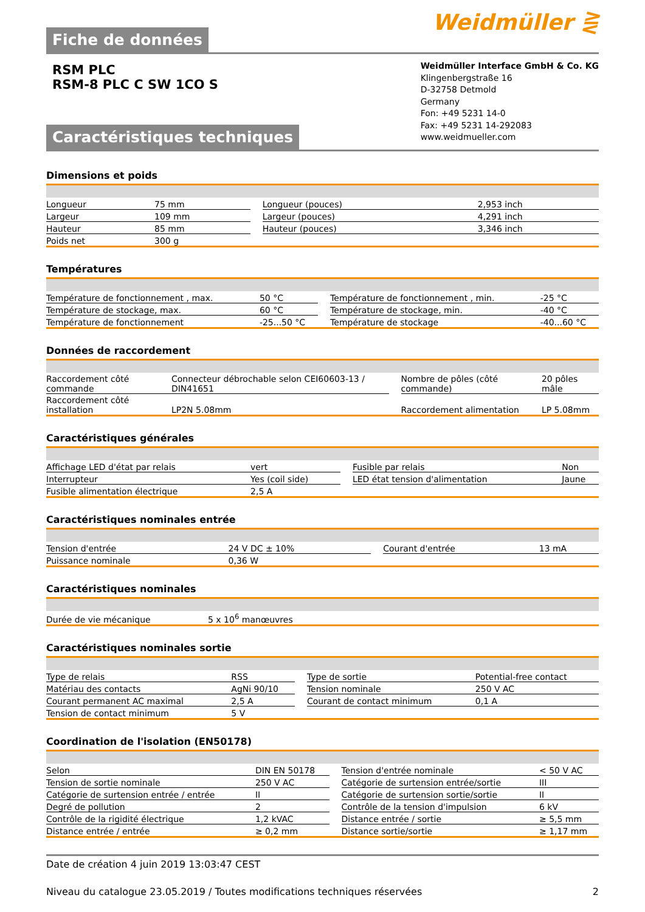Fiche de données
Weidmüller ⋛
RSM PLC
RSM-8 PLC C SW 1CO S
Caractéristiques techniques
Weidmüller Interface GmbH & Co. KG
Klingenbergstraße 16
D-32758 Detmold
Germany
Fon: +49 5231 14-0
Fax: +49 5231 14-292083
www.weidmueller.com
Dimensions et poids
| Longueur | 75 mm | | Longueur (pouces) | 2,953 inch |
| Largeur | 109 mm | | Largeur (pouces) | 4,291 inch |
| Hauteur | 85 mm | | Hauteur (pouces) | 3,346 inch |
| Poids net | 300 g | | | |
Températures
| Température de fonctionnement , max. | 50 °C | | Température de fonctionnement , min. | -25 °C |
| Température de stockage, max. | 60 °C | | Température de stockage, min. | -40 °C |
| Température de fonctionnement | -25...50 °C | | Température de stockage | -40...60 °C |
Données de raccordement
| Raccordement côté commande | Connecteur débrochable selon CEI60603-13 / DIN41651 | | Nombre de pôles (côté commande) | 20 pôles mâle |
| Raccordement côté installation | LP2N 5.08mm | | Raccordement alimentation | LP 5.08mm |
Caractéristiques générales
| Affichage LED d'état par relais | vert | | Fusible par relais | Non |
| Interrupteur | Yes (coil side) | | LED état tension d'alimentation | Jaune |
| Fusible alimentation électrique | 2,5 A | | | |
Caractéristiques nominales entrée
| Tension d'entrée | 24 V DC ± 10% | | Courant d'entrée | 13 mA |
| Puissance nominale | 0,36 W | | | |
Caractéristiques nominales
| Durée de vie mécanique | 5 x 10<sup>6</sup> manœuvres |
Caractéristiques nominales sortie
| Type de relais | RSS | | Type de sortie | Potential-free contact |
| Matériau des contacts | AgNi 90/10 | | Tension nominale | 250 V AC |
| Courant permanent AC maximal | 2,5 A | | Courant de contact minimum | 0,1 A |
| Tension de contact minimum | 5 V | | | |
Coordination de l'isolation (EN50178)
| Selon | DIN EN 50178 | | Tension d'entrée nominale | < 50 V AC |
| Tension de sortie nominale | 250 V AC | | Catégorie de surtension entrée/sortie | III |
| Catégorie de surtension entrée / entrée | II | | Catégorie de surtension sortie/sortie | II |
| Degré de pollution | 2 | | Contrôle de la tension d'impulsion | 6 kV |
| Contrôle de la rigidité électrique | 1,2 kVAC | | Distance entrée / sortie | ≥ 5,5 mm |
| Distance entrée / entrée | ≥ 0,2 mm | | Distance sortie/sortie | ≥ 1,17 mm |
Date de création 4 juin 2019 13:03:47 CEST
Niveau du catalogue 23.05.2019 / Toutes modifications techniques réservées 2